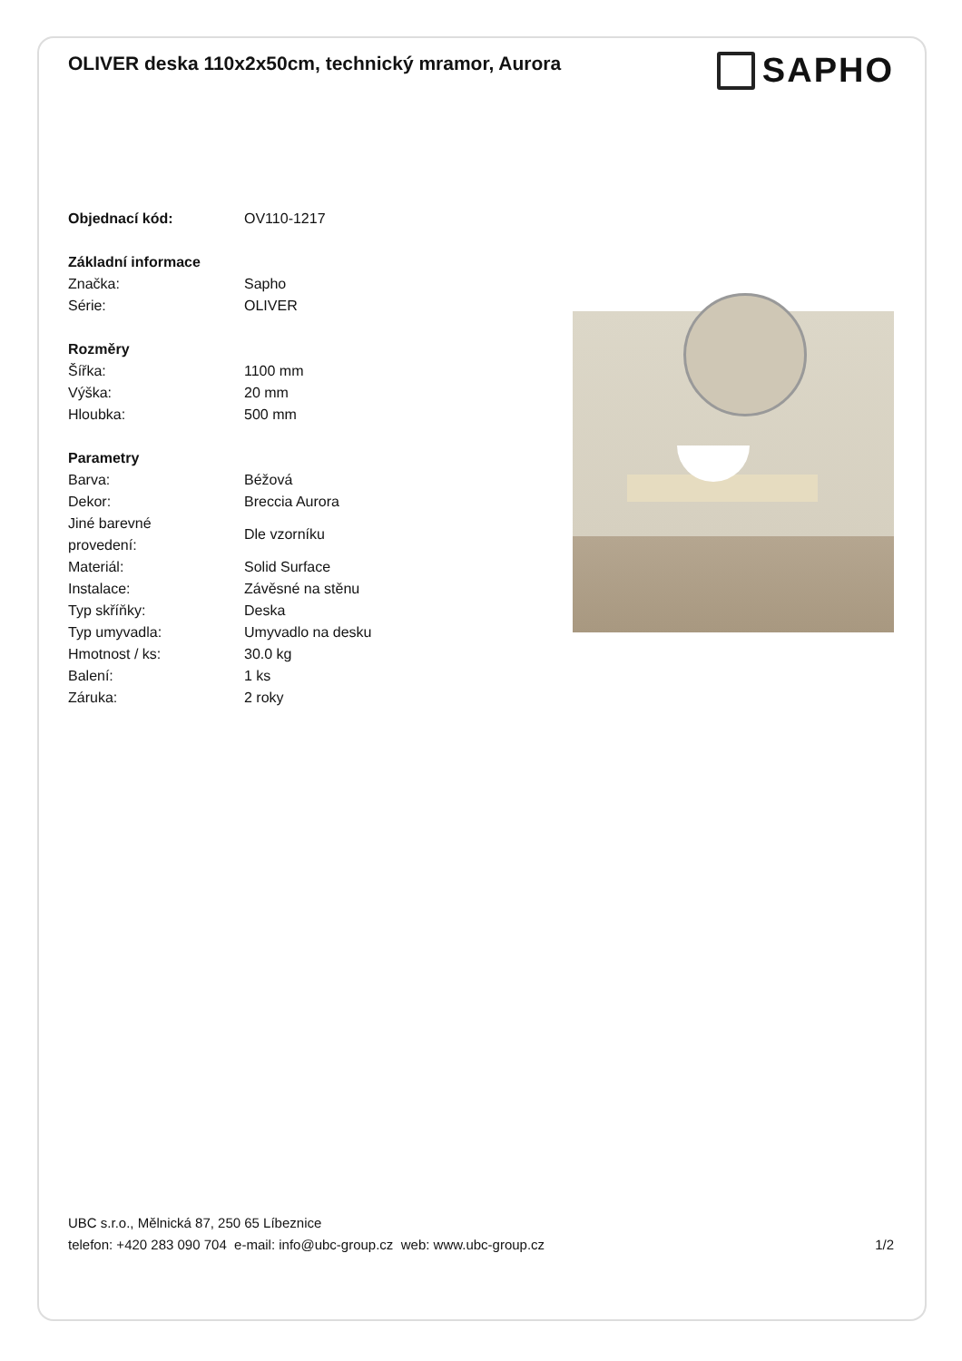OLIVER deska 110x2x50cm, technický mramor, Aurora
SAPHO
| Objednací kód: | OV110-1217 |
| Základní informace | |
| Značka: | Sapho |
| Série: | OLIVER |
| Rozměry | |
| Šířka: | 1100 mm |
| Výška: | 20 mm |
| Hloubka: | 500 mm |
| Parametry | |
| Barva: | Béžová |
| Dekor: | Breccia Aurora |
| Jiné barevné provedení: | Dle vzorníku |
| Materiál: | Solid Surface |
| Instalace: | Závěsné na stěnu |
| Typ skříňky: | Deska |
| Typ umyvadla: | Umyvadlo na desku |
| Hmotnost / ks: | 30.0 kg |
| Balení: | 1 ks |
| Záruka: | 2 roky |
UBC s.r.o., Mělnická 87, 250 65 Líbeznice
telefon: +420 283 090 704 e-mail: info@ubc-group.cz web: www.ubc-group.cz
1/2